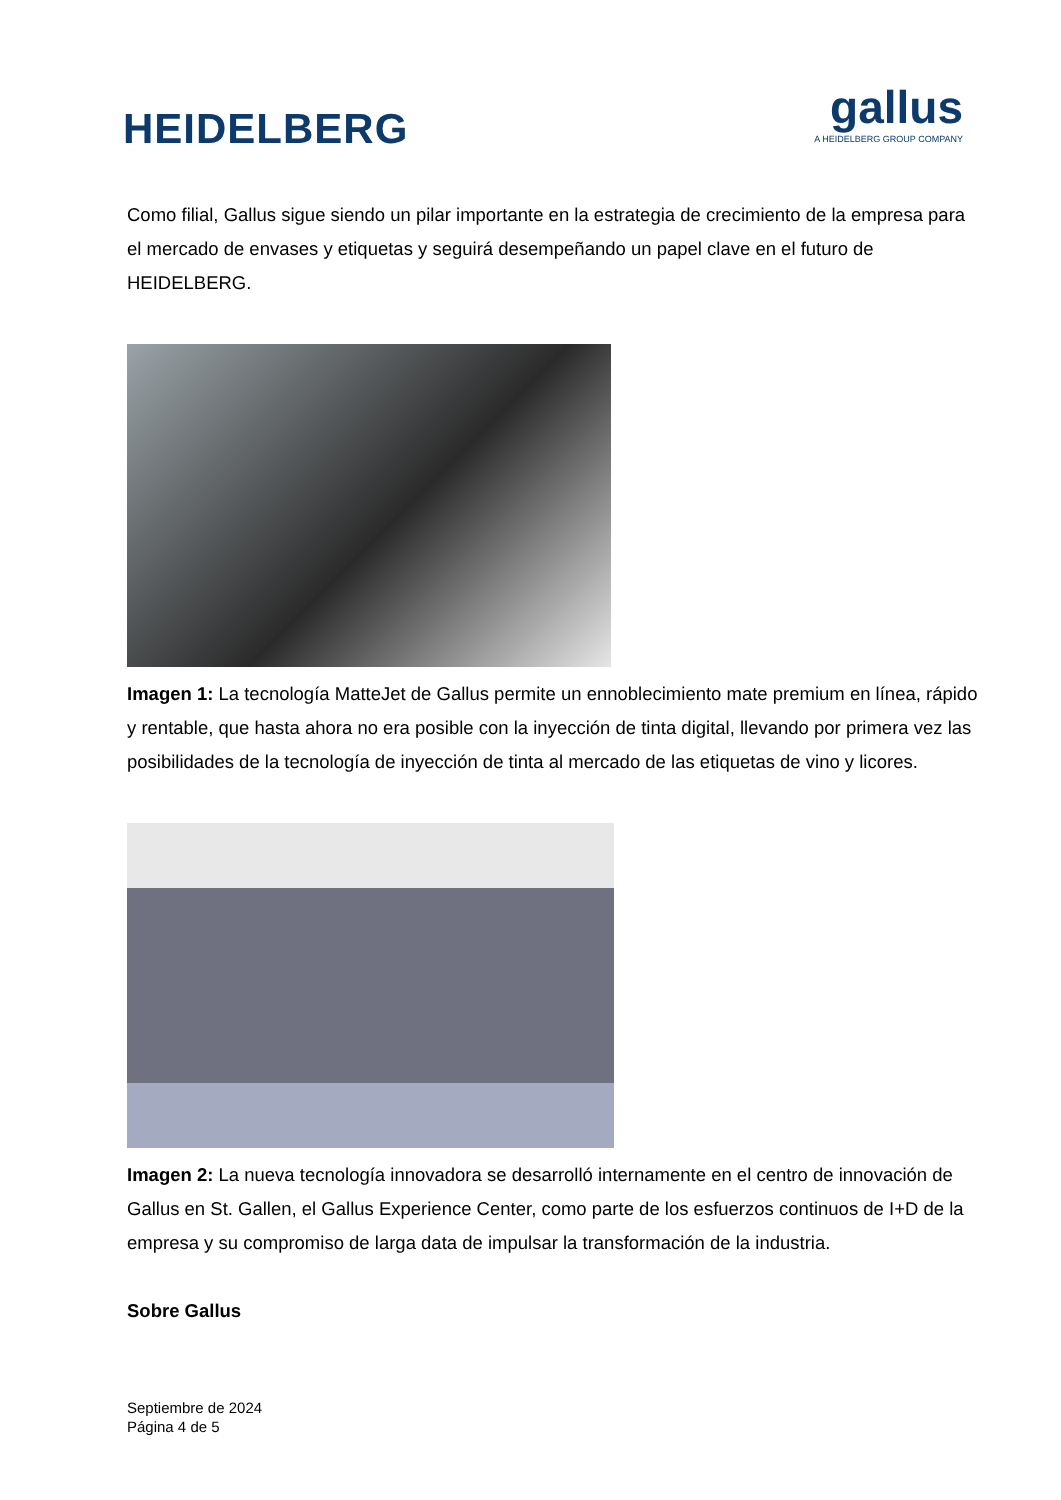HEIDELBERG
gallus
A HEIDELBERG GROUP COMPANY
Como filial, Gallus sigue siendo un pilar importante en la estrategia de crecimiento de la empresa para el mercado de envases y etiquetas y seguirá desempeñando un papel clave en el futuro de HEIDELBERG.
Imagen 1: La tecnología MatteJet de Gallus permite un ennoblecimiento mate premium en línea, rápido y rentable, que hasta ahora no era posible con la inyección de tinta digital, llevando por primera vez las posibilidades de la tecnología de inyección de tinta al mercado de las etiquetas de vino y licores.
Imagen 2: La nueva tecnología innovadora se desarrolló internamente en el centro de innovación de Gallus en St. Gallen, el Gallus Experience Center, como parte de los esfuerzos continuos de I+D de la empresa y su compromiso de larga data de impulsar la transformación de la industria.
Sobre Gallus
Septiembre de 2024
Página 4 de 5